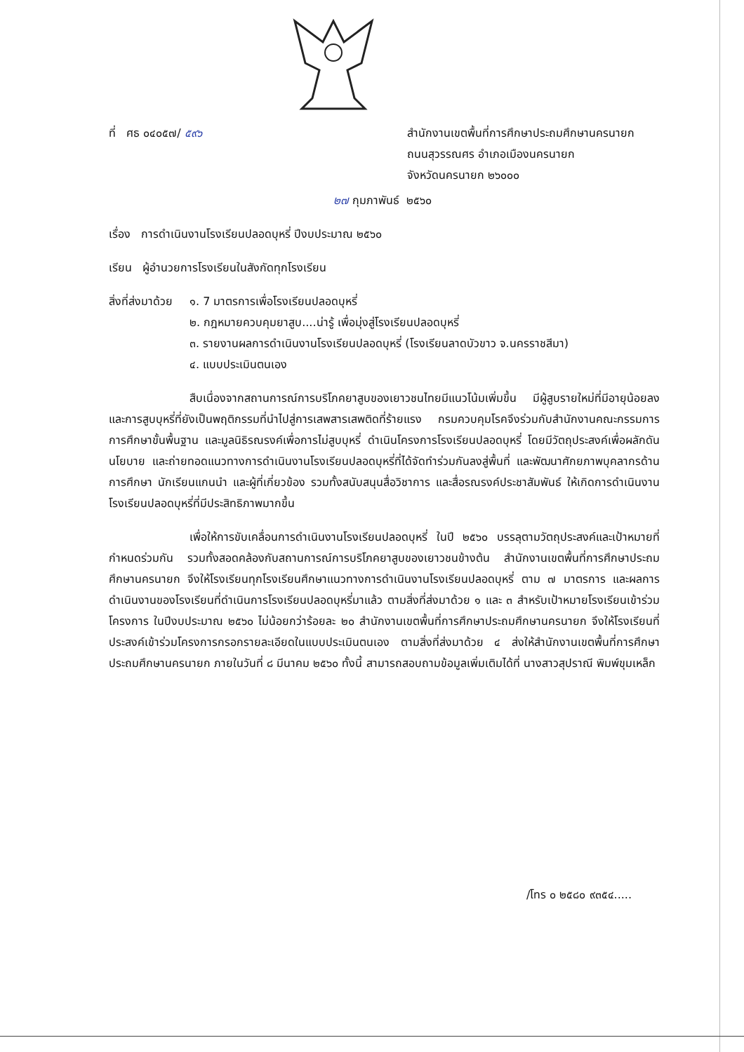ที่ ศธ ๐๔๐๕๗/ ๕๙๖ สำนักงานเขตพื้นที่การศึกษาประถมศึกษานครนายก
ถนนสุวรรณศร อำเภอเมืองนครนายก
จังหวัดนครนายก ๒๖๐๐๐
๒๗ กุมภาพันธ์ ๒๕๖๐
เรื่อง การดำเนินงานโรงเรียนปลอดบุหรี่ ปีงบประมาณ ๒๕๖๐
เรียน ผู้อำนวยการโรงเรียนในสังกัดทุกโรงเรียน
สิ่งที่ส่งมาด้วย
๑. 7 มาตรการเพื่อโรงเรียนปลอดบุหรี่
๒. กฎหมายควบคุมยาสูบ....น่ารู้ เพื่อมุ่งสู่โรงเรียนปลอดบุหรี่
๓. รายงานผลการดำเนินงานโรงเรียนปลอดบุหรี่ (โรงเรียนลาดบัวขาว จ.นครราชสีมา)
๔. แบบประเมินตนเอง
สืบเนื่องจากสถานการณ์การบริโภคยาสูบของเยาวชนไทยมีแนวโน้มเพิ่มขึ้น มีผู้สูบรายใหม่ที่มีอายุน้อยลง และการสูบบุหรี่ที่ยังเป็นพฤติกรรมที่นำไปสู่การเสพสารเสพติดที่ร้ายแรง กรมควบคุมโรคจึงร่วมกับสำนักงานคณะกรรมการการศึกษาขั้นพื้นฐาน และมูลนิธิรณรงค์เพื่อการไม่สูบบุหรี่ ดำเนินโครงการโรงเรียนปลอดบุหรี่ โดยมีวัตถุประสงค์เพื่อผลักดันนโยบาย และถ่ายทอดแนวทางการดำเนินงานโรงเรียนปลอดบุหรี่ที่ได้จัดทำร่วมกันลงสู่พื้นที่ และพัฒนาศักยภาพบุคลากรด้านการศึกษา นักเรียนแกนนำ และผู้ที่เกี่ยวข้อง รวมทั้งสนับสนุนสื่อวิชาการ และสื่อรณรงค์ประชาสัมพันธ์ ให้เกิดการดำเนินงานโรงเรียนปลอดบุหรี่ที่มีประสิทธิภาพมากขึ้น
เพื่อให้การขับเคลื่อนการดำเนินงานโรงเรียนปลอดบุหรี่ ในปี ๒๕๖๐ บรรลุตามวัตถุประสงค์และเป้าหมายที่กำหนดร่วมกัน รวมทั้งสอดคล้องกับสถานการณ์การบริโภคยาสูบของเยาวชนข้างต้น สำนักงานเขตพื้นที่การศึกษาประถมศึกษานครนายก จึงให้โรงเรียนทุกโรงเรียนศึกษาแนวทางการดำเนินงานโรงเรียนปลอดบุหรี่ ตาม ๗ มาตรการ และผลการดำเนินงานของโรงเรียนที่ดำเนินการโรงเรียนปลอดบุหรี่มาแล้ว ตามสิ่งที่ส่งมาด้วย ๑ และ ๓ สำหรับเป้าหมายโรงเรียนเข้าร่วมโครงการ ในปีงบประมาณ ๒๕๖๐ ไม่น้อยกว่าร้อยละ ๒๐ สำนักงานเขตพื้นที่การศึกษาประถมศึกษานครนายก จึงให้โรงเรียนที่ประสงค์เข้าร่วมโครงการกรอกรายละเอียดในแบบประเมินตนเอง ตามสิ่งที่ส่งมาด้วย ๔ ส่งให้สำนักงานเขตพื้นที่การศึกษาประถมศึกษานครนายก ภายในวันที่ ๘ มีนาคม ๒๕๖๐ ทั้งนี้ สามารถสอบถามข้อมูลเพิ่มเติมได้ที่ นางสาวสุปราณี พิมพ์ขุมเหล็ก
/โทร ๐ ๒๕๘๐ ๙๓๕๔.....